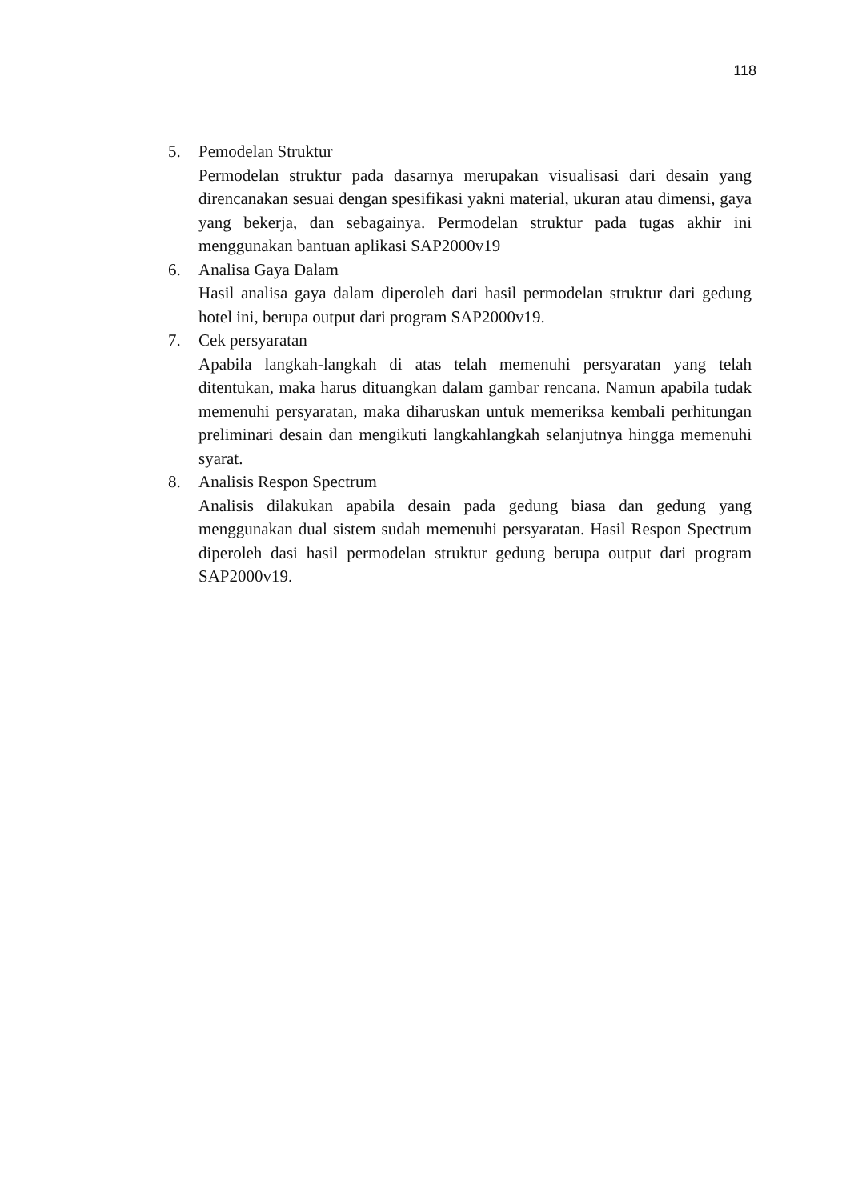118
5. Pemodelan Struktur
Permodelan struktur pada dasarnya merupakan visualisasi dari desain yang direncanakan sesuai dengan spesifikasi yakni material, ukuran atau dimensi, gaya yang bekerja, dan sebagainya. Permodelan struktur pada tugas akhir ini menggunakan bantuan aplikasi SAP2000v19
6. Analisa Gaya Dalam
Hasil analisa gaya dalam diperoleh dari hasil permodelan struktur dari gedung hotel ini, berupa output dari program SAP2000v19.
7. Cek persyaratan
Apabila langkah-langkah di atas telah memenuhi persyaratan yang telah ditentukan, maka harus dituangkan dalam gambar rencana. Namun apabila tudak memenuhi persyaratan, maka diharuskan untuk memeriksa kembali perhitungan preliminari desain dan mengikuti langkahlangkah selanjutnya hingga memenuhi syarat.
8. Analisis Respon Spectrum
Analisis dilakukan apabila desain pada gedung biasa dan gedung yang menggunakan dual sistem sudah memenuhi persyaratan. Hasil Respon Spectrum diperoleh dasi hasil permodelan struktur gedung berupa output dari program SAP2000v19.